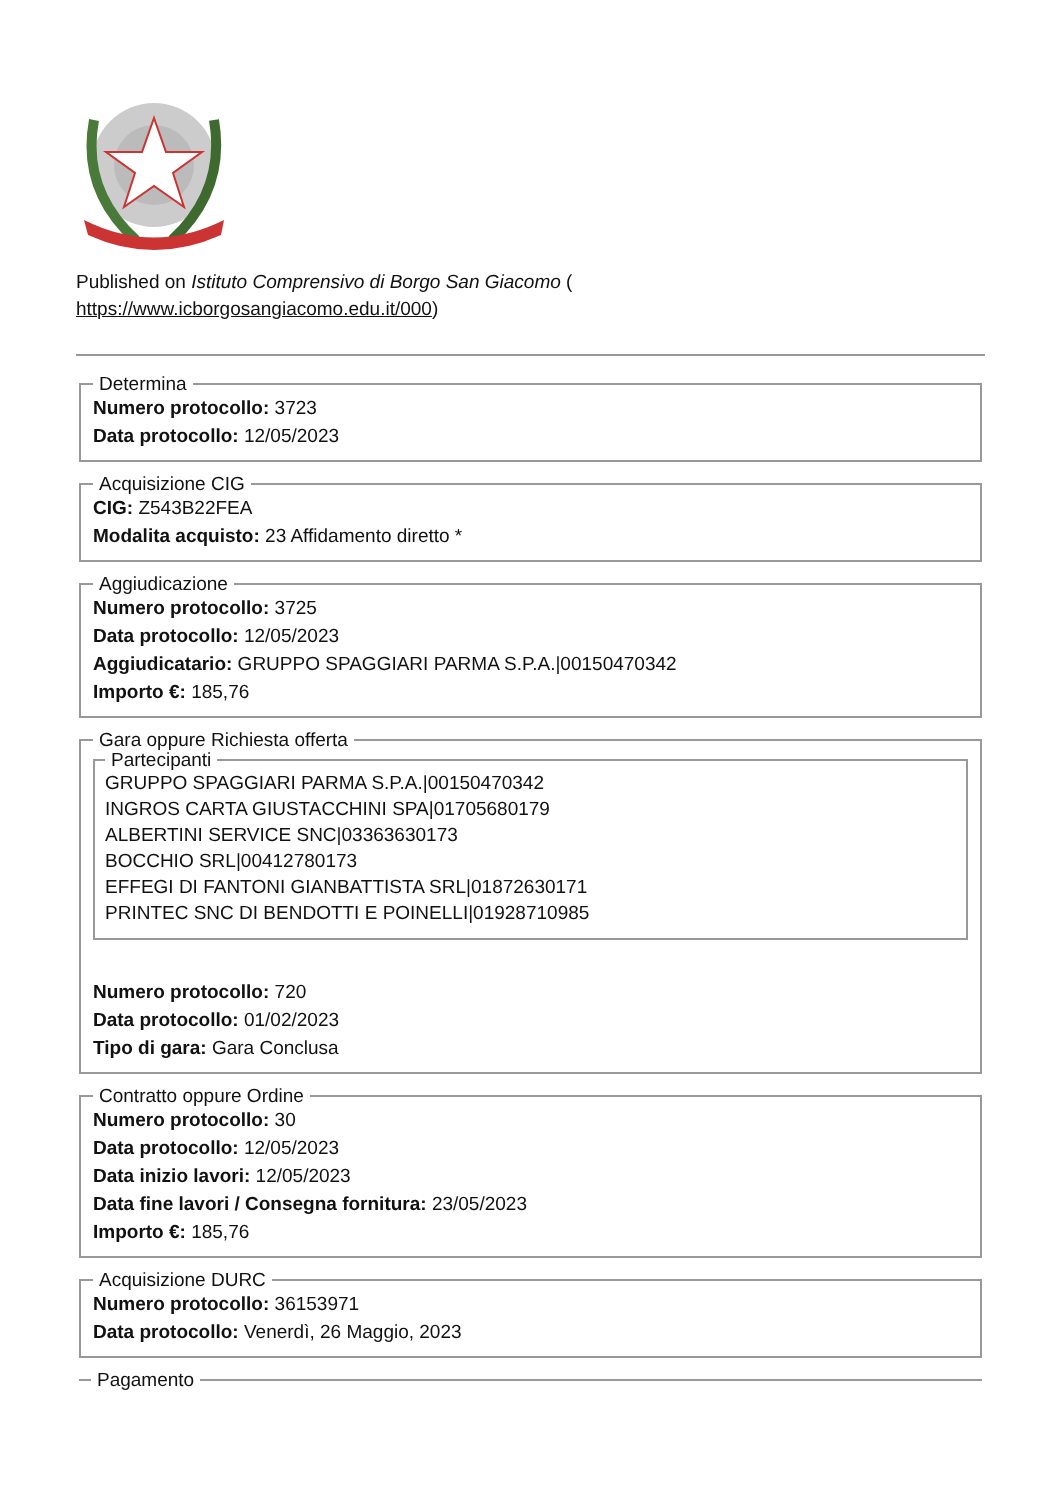Published on Istituto Comprensivo di Borgo San Giacomo (
https://www.icborgosangiacomo.edu.it/000)
Determina Numero protocollo: 3723
Data protocollo: 12/05/2023 Acquisizione CIG CIG: Z543B22FEA
Modalita acquisto: 23 Affidamento diretto * Aggiudicazione Numero protocollo: 3725
Data protocollo: 12/05/2023
Aggiudicatario: GRUPPO SPAGGIARI PARMA S.P.A.|00150470342
Importo €: 185,76 Gara oppure Richiesta offerta Partecipanti GRUPPO SPAGGIARI PARMA S.P.A.|00150470342
INGROS CARTA GIUSTACCHINI SPA|01705680179
ALBERTINI SERVICE SNC|03363630173
BOCCHIO SRL|00412780173
EFFEGI DI FANTONI GIANBATTISTA SRL|01872630171
PRINTEC SNC DI BENDOTTI E POINELLI|01928710985
Numero protocollo: 720
Data protocollo: 01/02/2023
Tipo di gara: Gara Conclusa Contratto oppure Ordine Numero protocollo: 30
Data protocollo: 12/05/2023
Data inizio lavori: 12/05/2023
Data fine lavori / Consegna fornitura: 23/05/2023
Importo €: 185,76 Acquisizione DURC Numero protocollo: 36153971
Data protocollo: Venerdì, 26 Maggio, 2023 Pagamento